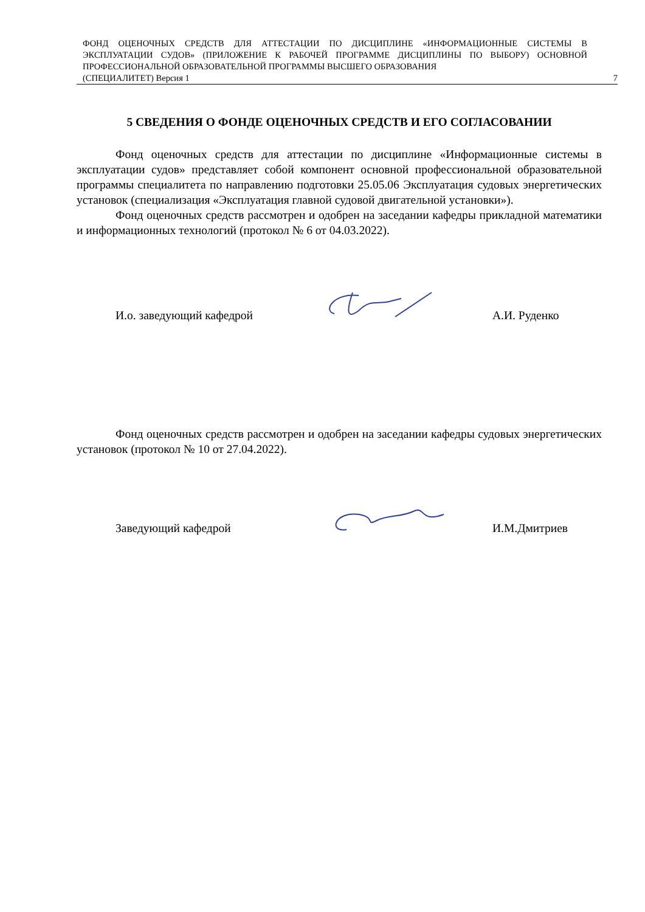ФОНД ОЦЕНОЧНЫХ СРЕДСТВ ДЛЯ АТТЕСТАЦИИ ПО ДИСЦИПЛИНЕ «ИНФОРМАЦИОННЫЕ СИСТЕМЫ В ЭКСПЛУАТАЦИИ СУДОВ» (ПРИЛОЖЕНИЕ К РАБОЧЕЙ ПРОГРАММЕ ДИСЦИПЛИНЫ ПО ВЫБОРУ) ОСНОВНОЙ ПРОФЕССИОНАЛЬНОЙ ОБРАЗОВАТЕЛЬНОЙ ПРОГРАММЫ ВЫСШЕГО ОБРАЗОВАНИЯ
(СПЕЦИАЛИТЕТ) Версия 1 7
5 СВЕДЕНИЯ О ФОНДЕ ОЦЕНОЧНЫХ СРЕДСТВ И ЕГО СОГЛАСОВАНИИ
Фонд оценочных средств для аттестации по дисциплине «Информационные системы в эксплуатации судов» представляет собой компонент основной профессиональной образовательной программы специалитета по направлению подготовки 25.05.06 Эксплуатация судовых энергетических установок (специализация «Эксплуатация главной судовой двигательной установки»).
Фонд оценочных средств рассмотрен и одобрен на заседании кафедры прикладной математики и информационных технологий (протокол № 6 от 04.03.2022).
И.о. заведующий кафедрой А.И. Руденко
Фонд оценочных средств рассмотрен и одобрен на заседании кафедры судовых энергетических установок (протокол № 10 от 27.04.2022).
Заведующий кафедрой И.М.Дмитриев